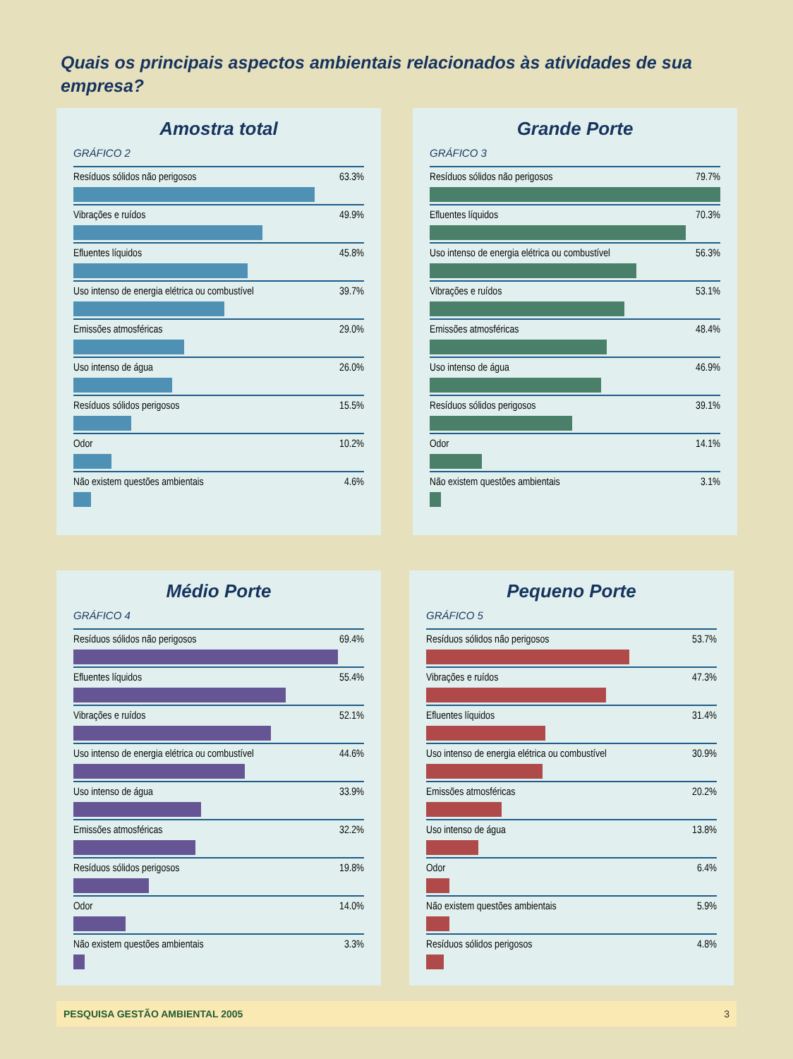Quais os principais aspectos ambientais relacionados às atividades de sua empresa?
Amostra total
GRÁFICO 2
Resíduos sólidos não perigosos 63.3%
Vibrações e ruídos 49.9%
Efluentes líquidos 45.8%
Uso intenso de energia elétrica ou combustível 39.7%
Emissões atmosféricas 29.0%
Uso intenso de água 26.0%
Resíduos sólidos perigosos 15.5%
Odor 10.2%
Não existem questões ambientais 4.6%
Grande Porte
GRÁFICO 3
Resíduos sólidos não perigosos 79.7%
Efluentes líquidos 70.3%
Uso intenso de energia elétrica ou combustível 56.3%
Vibrações e ruídos 53.1%
Emissões atmosféricas 48.4%
Uso intenso de água 46.9%
Resíduos sólidos perigosos 39.1%
Odor 14.1%
Não existem questões ambientais 3.1%
Médio Porte
GRÁFICO 4
Resíduos sólidos não perigosos 69.4%
Efluentes líquidos 55.4%
Vibrações e ruídos 52.1%
Uso intenso de energia elétrica ou combustível 44.6%
Uso intenso de água 33.9%
Emissões atmosféricas 32.2%
Resíduos sólidos perigosos 19.8%
Odor 14.0%
Não existem questões ambientais 3.3%
Pequeno Porte
GRÁFICO 5
Resíduos sólidos não perigosos 53.7%
Vibrações e ruídos 47.3%
Efluentes líquidos 31.4%
Uso intenso de energia elétrica ou combustível 30.9%
Emissões atmosféricas 20.2%
Uso intenso de água 13.8%
Odor 6.4%
Não existem questões ambientais 5.9%
Resíduos sólidos perigosos 4.8%
PESQUISA GESTÃO AMBIENTAL 2005 3